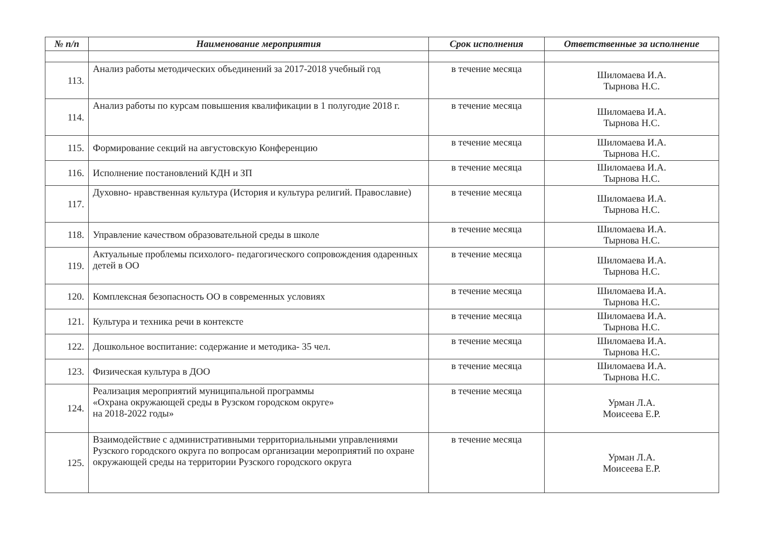| № п/п | Наименование мероприятия | Срок исполнения | Ответственные за исполнение |
| --- | --- | --- | --- |
| 113. | Анализ работы методических объединений за 2017-2018 учебный год | в течение месяца | Шиломаева И.А. Тырнова Н.С. |
| 114. | Анализ работы по курсам повышения квалификации в 1 полугодие 2018 г. | в течение месяца | Шиломаева И.А. Тырнова Н.С. |
| 115. | Формирование секций на августовскую Конференцию | в течение месяца | Шиломаева И.А. Тырнова Н.С. |
| 116. | Исполнение постановлений КДН и ЗП | в течение месяца | Шиломаева И.А. Тырнова Н.С. |
| 117. | Духовно- нравственная культура (История и культура религий. Православие) | в течение месяца | Шиломаева И.А. Тырнова Н.С. |
| 118. | Управление качеством образовательной среды в школе | в течение месяца | Шиломаева И.А. Тырнова Н.С. |
| 119. | Актуальные проблемы психолого- педагогического сопровождения одаренных детей в ОО | в течение месяца | Шиломаева И.А. Тырнова Н.С. |
| 120. | Комплексная безопасность ОО в современных условиях | в течение месяца | Шиломаева И.А. Тырнова Н.С. |
| 121. | Культура и техника речи в контексте | в течение месяца | Шиломаева И.А. Тырнова Н.С. |
| 122. | Дошкольное воспитание: содержание и методика- 35 чел. | в течение месяца | Шиломаева И.А. Тырнова Н.С. |
| 123. | Физическая культура в ДОО | в течение месяца | Шиломаева И.А. Тырнова Н.С. |
| 124. | Реализация мероприятий муниципальной программы «Охрана окружающей среды в Рузском городском округе» на 2018-2022 годы» | в течение месяца | Урман Л.А. Моисеева Е.Р. |
| 125. | Взаимодействие с административными территориальными управлениями Рузского городского округа по вопросам организации мероприятий по охране окружающей среды на территории Рузского городского округа | в течение месяца | Урман Л.А. Моисеева Е.Р. |